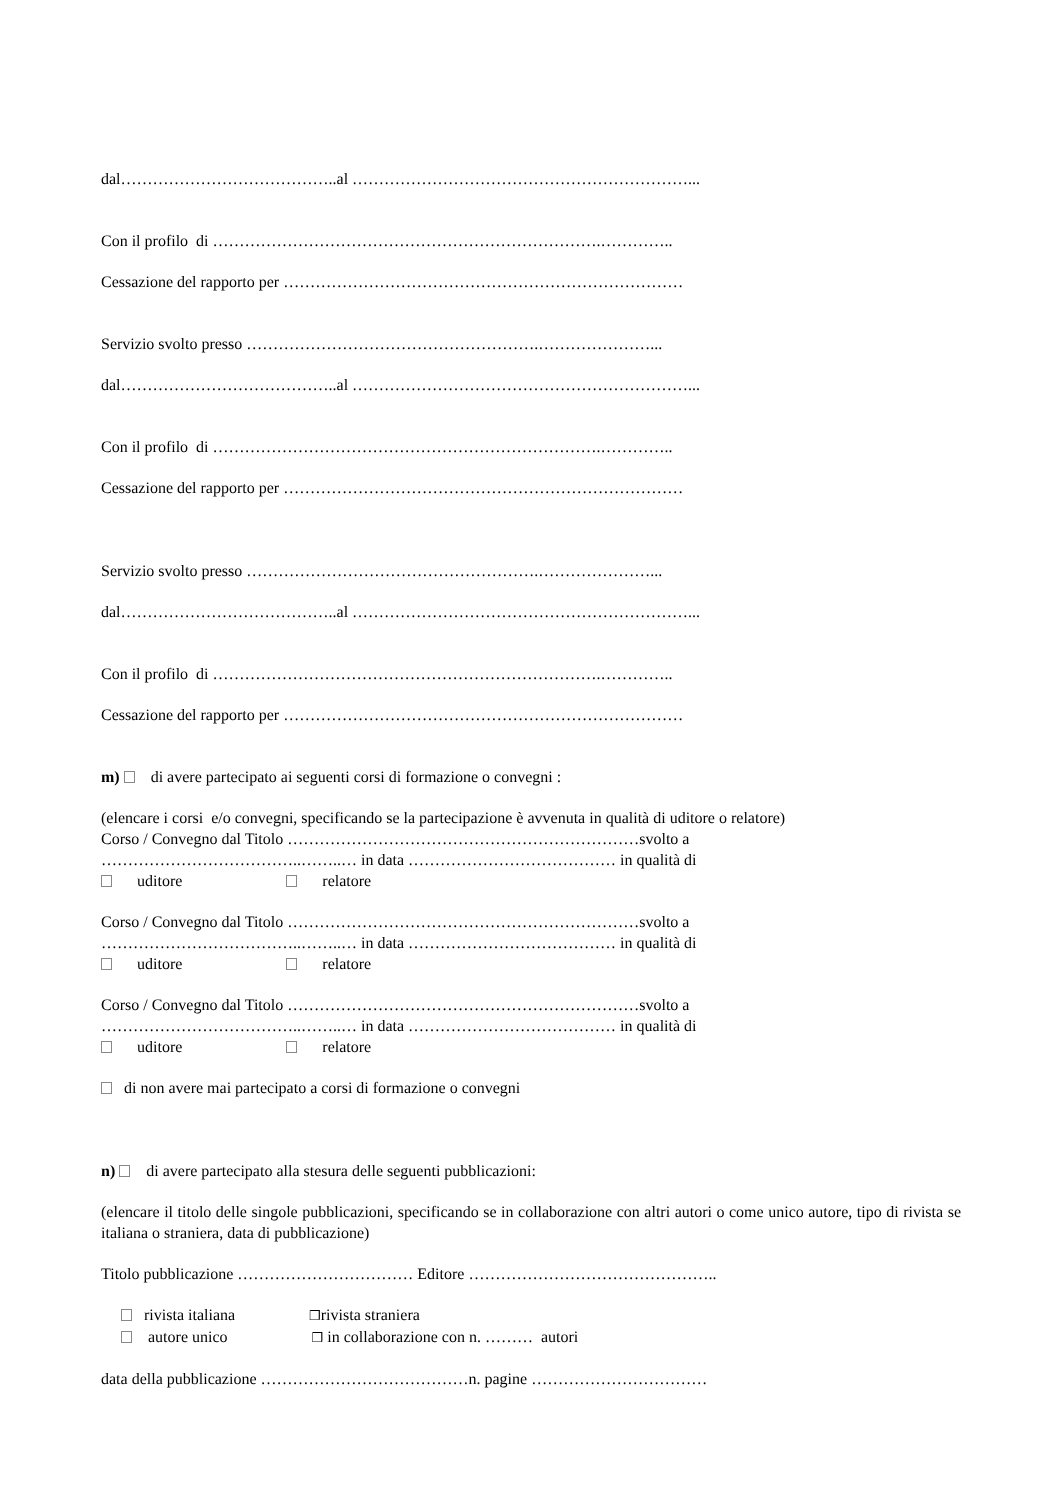dal…………………………………..al ………………………………………………………...
Con il profilo di ……………………………………………………………….…………..
Cessazione del rapporto per …………………………………………………………………
Servizio svolto presso ……………………………………………….…………………...
dal…………………………………..al ………………………………………………………...
Con il profilo di ……………………………………………………………….…………..
Cessazione del rapporto per …………………………………………………………………
Servizio svolto presso ……………………………………………….…………………...
dal…………………………………..al ………………………………………………………...
Con il profilo di ……………………………………………………………….…………..
Cessazione del rapporto per …………………………………………………………………
m) di avere partecipato ai seguenti corsi di formazione o convegni :
(elencare i corsi e/o convegni, specificando se la partecipazione è avvenuta in qualità di uditore o relatore)
Corso / Convegno dal Titolo …………………………………………………………svolto a
………………………………..……..… in data ………………………………… in qualità di
uditore relatore
Corso / Convegno dal Titolo …………………………………………………………svolto a
………………………………..……..… in data ………………………………… in qualità di
uditore relatore
Corso / Convegno dal Titolo …………………………………………………………svolto a
………………………………..……..… in data ………………………………… in qualità di
uditore relatore
di non avere mai partecipato a corsi di formazione o convegni
n) di avere partecipato alla stesura delle seguenti pubblicazioni:
(elencare il titolo delle singole pubblicazioni, specificando se in collaborazione con altri autori o come unico autore, tipo di rivista se italiana o straniera, data di pubblicazione)
Titolo pubblicazione …………………………… Editore ………………………………………..
rivista italiana ❒rivista straniera
autore unico ❒ in collaborazione con n. ……… autori
data della pubblicazione …………………………………n. pagine ……………………………